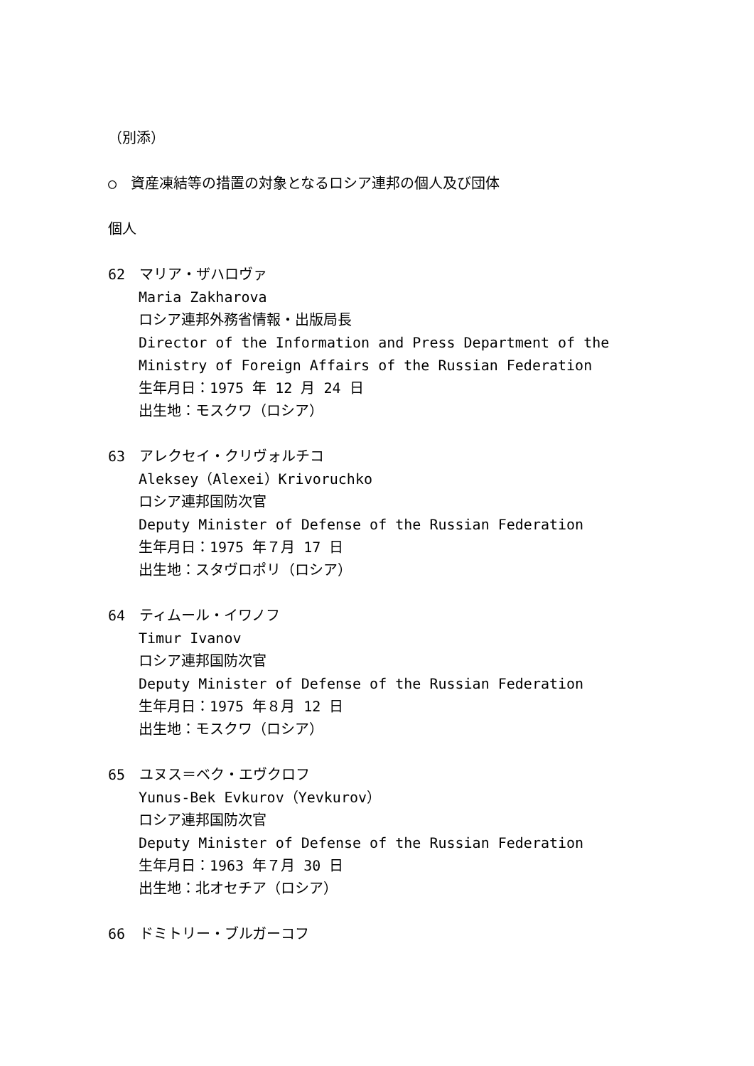（別添）
○　資産凍結等の措置の対象となるロシア連邦の個人及び団体
個人
62　マリア・ザハロヴァ
Maria Zakharova
ロシア連邦外務省情報・出版局長
Director of the Information and Press Department of the Ministry of Foreign Affairs of the Russian Federation
生年月日：1975 年 12 月 24 日
出生地：モスクワ（ロシア）
63　アレクセイ・クリヴォルチコ
Aleksey（Alexei）Krivoruchko
ロシア連邦国防次官
Deputy Minister of Defense of the Russian Federation
生年月日：1975 年７月 17 日
出生地：スタヴロポリ（ロシア）
64　ティムール・イワノフ
Timur Ivanov
ロシア連邦国防次官
Deputy Minister of Defense of the Russian Federation
生年月日：1975 年８月 12 日
出生地：モスクワ（ロシア）
65　ユヌス＝ベク・エヴクロフ
Yunus-Bek Evkurov（Yevkurov）
ロシア連邦国防次官
Deputy Minister of Defense of the Russian Federation
生年月日：1963 年７月 30 日
出生地：北オセチア（ロシア）
66　ドミトリー・ブルガーコフ